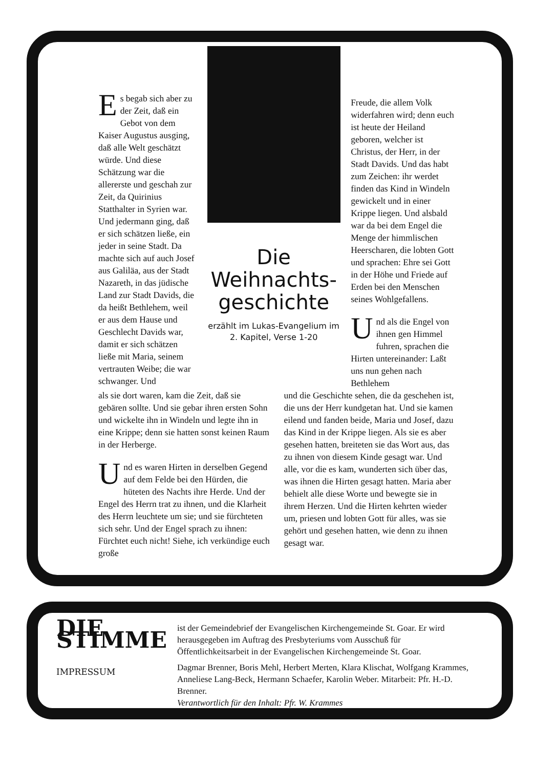Es begab sich aber zu der Zeit, daß ein Gebot von dem Kaiser Augustus ausging, daß alle Welt geschätzt würde. Und diese Schätzung war die allererste und geschah zur Zeit, da Quirinius Statthalter in Syrien war. Und jedermann ging, daß er sich schätzen ließe, ein jeder in seine Stadt. Da machte sich auf auch Josef aus Galiläa, aus der Stadt Nazareth, in das jüdische Land zur Stadt Davids, die da heißt Bethlehem, weil er aus dem Hause und Geschlecht Davids war, damit er sich schätzen ließe mit Maria, seinem vertrauten Weibe; die war schwanger. Und
Die Weihnachts-geschichte
erzählt im Lukas-Evangelium im 2. Kapitel, Verse 1-20
Freude, die allem Volk widerfahren wird; denn euch ist heute der Heiland geboren, welcher ist Christus, der Herr, in der Stadt Davids. Und das habt zum Zeichen: ihr werdet finden das Kind in Windeln gewickelt und in einer Krippe liegen. Und alsbald war da bei dem Engel die Menge der himmlischen Heerscharen, die lobten Gott und sprachen: Ehre sei Gott in der Höhe und Friede auf Erden bei den Menschen seines Wohlgefallens.
Und als die Engel von ihnen gen Himmel fuhren, sprachen die Hirten untereinander: Laßt uns nun gehen nach Bethlehem
als sie dort waren, kam die Zeit, daß sie gebären sollte. Und sie gebar ihren ersten Sohn und wickelte ihn in Windeln und legte ihn in eine Krippe; denn sie hatten sonst keinen Raum in der Herberge.
Und es waren Hirten in derselben Gegend auf dem Felde bei den Hürden, die hüteten des Nachts ihre Herde. Und der Engel des Herrn trat zu ihnen, und die Klarheit des Herrn leuchtete um sie; und sie fürchteten sich sehr. Und der Engel sprach zu ihnen: Fürchtet euch nicht! Siehe, ich verkündige euch große
und die Geschichte sehen, die da geschehen ist, die uns der Herr kundgetan hat. Und sie kamen eilend und fanden beide, Maria und Josef, dazu das Kind in der Krippe liegen. Als sie es aber gesehen hatten, breiteten sie das Wort aus, das zu ihnen von diesem Kinde gesagt war. Und alle, vor die es kam, wunderten sich über das, was ihnen die Hirten gesagt hatten. Maria aber behielt alle diese Worte und bewegte sie in ihrem Herzen. Und die Hirten kehrten wieder um, priesen und lobten Gott für alles, was sie gehört und gesehen hatten, wie denn zu ihnen gesagt war.
DIE STIMME
IMPRESSUM
ist der Gemeindebrief der Evangelischen Kirchengemeinde St. Goar. Er wird herausgegeben im Auftrag des Presbyteriums vom Ausschuß für Öffentlichkeitsarbeit in der Evangelischen Kirchengemeinde St. Goar.
Dagmar Brenner, Boris Mehl, Herbert Merten, Klara Klischat, Wolfgang Krammes, Anneliese Lang-Beck, Hermann Schaefer, Karolin Weber. Mitarbeit: Pfr. H.-D. Brenner.
Verantwortlich für den Inhalt: Pfr. W. Krammes